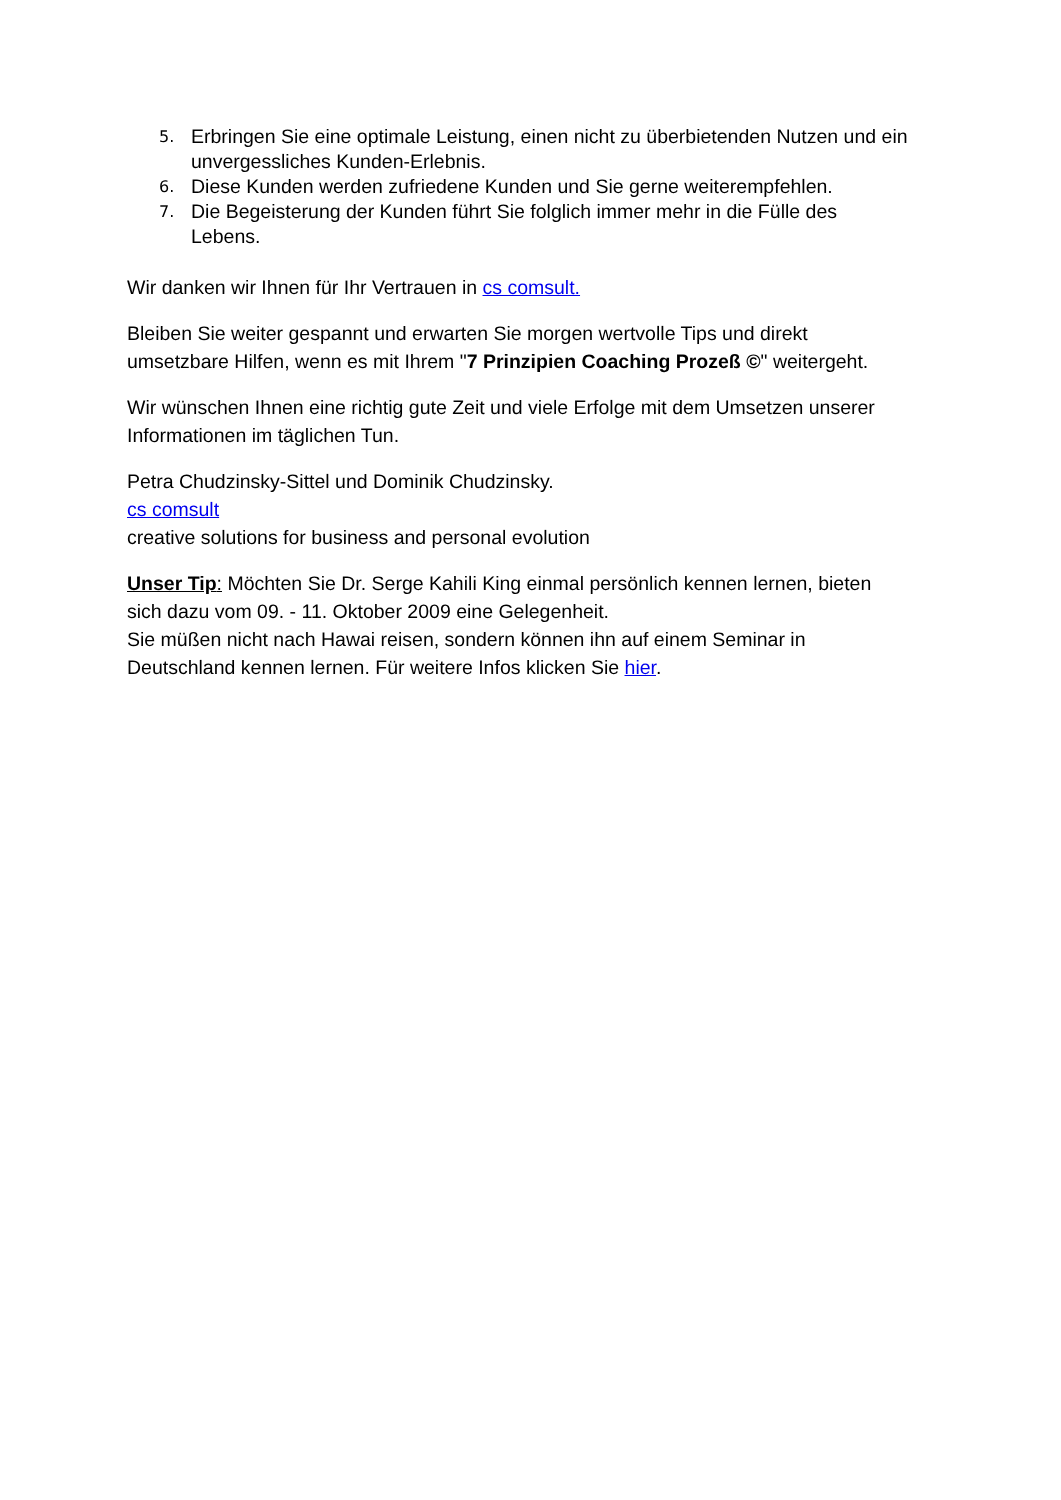5. Erbringen Sie eine optimale Leistung, einen nicht zu überbietenden Nutzen und ein unvergessliches Kunden-Erlebnis.
6. Diese Kunden werden zufriedene Kunden und Sie gerne weiterempfehlen.
7. Die Begeisterung der Kunden führt Sie folglich immer mehr in die Fülle des Lebens.
Wir danken wir Ihnen für Ihr Vertrauen in cs comsult.
Bleiben Sie weiter gespannt und erwarten Sie morgen wertvolle Tips und direkt umsetzbare Hilfen, wenn es mit Ihrem "7 Prinzipien Coaching Prozeß ©" weitergeht.
Wir wünschen Ihnen eine richtig gute Zeit und viele Erfolge mit dem Umsetzen unserer Informationen im täglichen Tun.
Petra Chudzinsky-Sittel und Dominik Chudzinsky.
cs comsult
creative solutions for business and personal evolution
Unser Tip: Möchten Sie Dr. Serge Kahili King einmal persönlich kennen lernen, bieten sich dazu vom 09. - 11. Oktober 2009 eine Gelegenheit.
Sie müßen nicht nach Hawai reisen, sondern können ihn auf einem Seminar in Deutschland kennen lernen. Für weitere Infos klicken Sie hier.